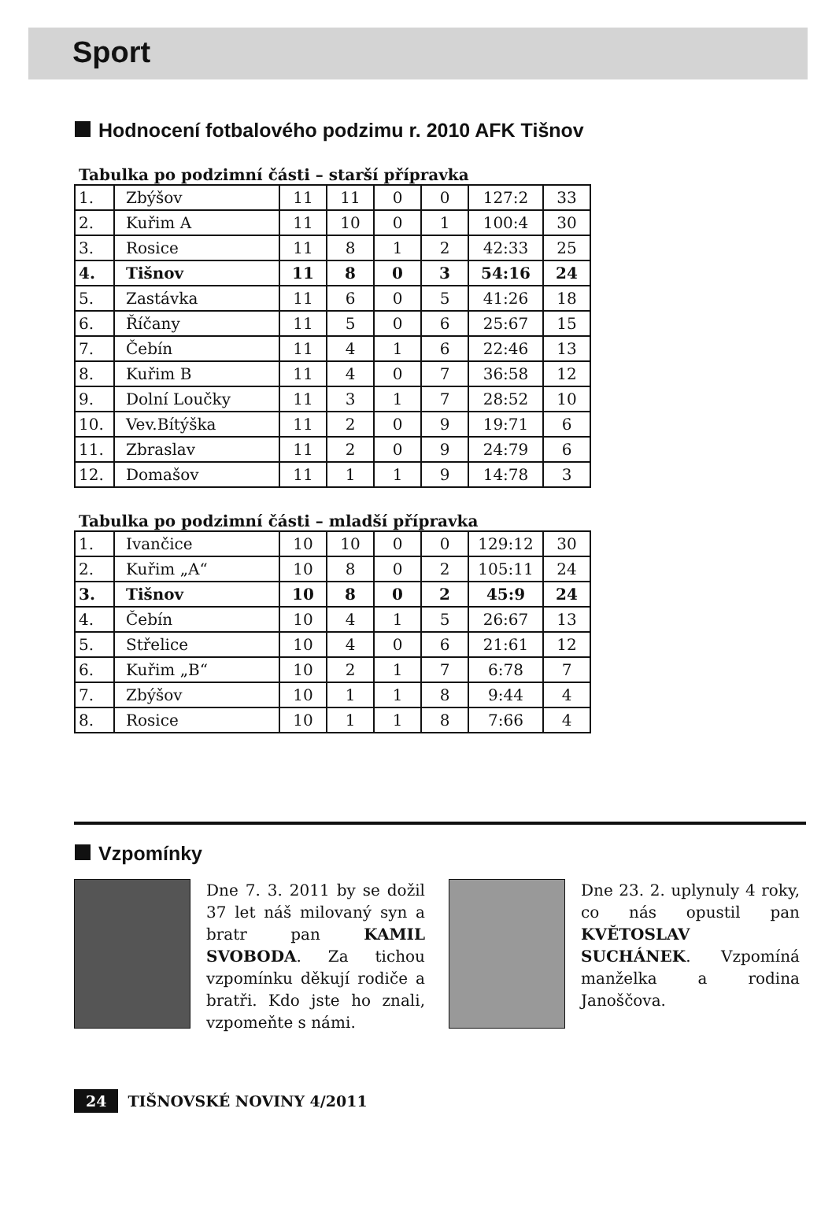Sport
Hodnocení fotbalového podzimu r. 2010 AFK Tišnov
Tabulka po podzimní části – starší přípravka
| 1. | Zbýšov | 11 | 11 | 0 | 0 | 127:2 | 33 |
| 2. | Kuřim A | 11 | 10 | 0 | 1 | 100:4 | 30 |
| 3. | Rosice | 11 | 8 | 1 | 2 | 42:33 | 25 |
| 4. | Tišnov | 11 | 8 | 0 | 3 | 54:16 | 24 |
| 5. | Zastávka | 11 | 6 | 0 | 5 | 41:26 | 18 |
| 6. | Říčany | 11 | 5 | 0 | 6 | 25:67 | 15 |
| 7. | Čebín | 11 | 4 | 1 | 6 | 22:46 | 13 |
| 8. | Kuřim B | 11 | 4 | 0 | 7 | 36:58 | 12 |
| 9. | Dolní Loučky | 11 | 3 | 1 | 7 | 28:52 | 10 |
| 10. | Vev.Bítýška | 11 | 2 | 0 | 9 | 19:71 | 6 |
| 11. | Zbraslav | 11 | 2 | 0 | 9 | 24:79 | 6 |
| 12. | Domašov | 11 | 1 | 1 | 9 | 14:78 | 3 |
Tabulka po podzimní části – mladší přípravka
| 1. | Ivančice | 10 | 10 | 0 | 0 | 129:12 | 30 |
| 2. | Kuřim „A“ | 10 | 8 | 0 | 2 | 105:11 | 24 |
| 3. | Tišnov | 10 | 8 | 0 | 2 | 45:9 | 24 |
| 4. | Čebín | 10 | 4 | 1 | 5 | 26:67 | 13 |
| 5. | Střelice | 10 | 4 | 0 | 6 | 21:61 | 12 |
| 6. | Kuřim „B“ | 10 | 2 | 1 | 7 | 6:78 | 7 |
| 7. | Zbýšov | 10 | 1 | 1 | 8 | 9:44 | 4 |
| 8. | Rosice | 10 | 1 | 1 | 8 | 7:66 | 4 |
Vzpomínky
Dne 7. 3. 2011 by se dožil 37 let náš milovaný syn a bratr pan KAMIL SVOBODA. Za tichou vzpomínku děkují rodiče a bratři. Kdo jste ho znali, vzpomeňte s námi.
Dne 23. 2. uplynuly 4 roky, co nás opustil pan KVĚTOSLAV SUCHÁNEK. Vzpomíná manželka a rodina Janoščova.
24 TIŠNOVSKÉ NOVINY 4/2011